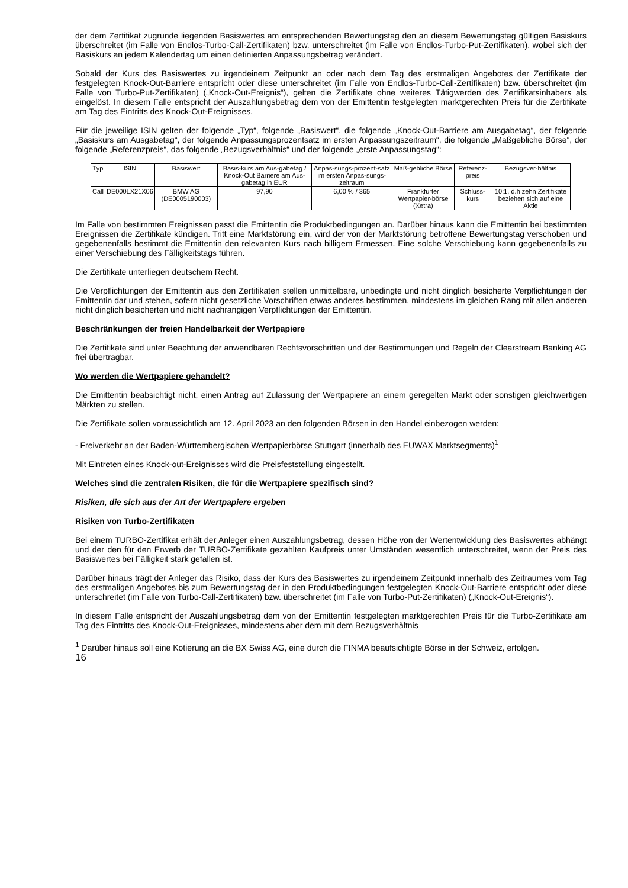der dem Zertifikat zugrunde liegenden Basiswertes am entsprechenden Bewertungstag den an diesem Bewertungstag gültigen Basiskurs überschreitet (im Falle von Endlos-Turbo-Call-Zertifikaten) bzw. unterschreitet (im Falle von Endlos-Turbo-Put-Zertifikaten), wobei sich der Basiskurs an jedem Kalendertag um einen definierten Anpassungsbetrag verändert.
Sobald der Kurs des Basiswertes zu irgendeinem Zeitpunkt an oder nach dem Tag des erstmaligen Angebotes der Zertifikate der festgelegten Knock-Out-Barriere entspricht oder diese unterschreitet (im Falle von Endlos-Turbo-Call-Zertifikaten) bzw. überschreitet (im Falle von Turbo-Put-Zertifikaten) („Knock-Out-Ereignis“), gelten die Zertifikate ohne weiteres Tätigwerden des Zertifikatsinhabers als eingelöst. In diesem Falle entspricht der Auszahlungsbetrag dem von der Emittentin festgelegten marktgerechten Preis für die Zertifikate am Tag des Eintritts des Knock-Out-Ereignisses.
Für die jeweilige ISIN gelten der folgende „Typ“, folgende „Basiswert“, die folgende „Knock-Out-Barriere am Ausgabetag“, der folgende „Basiskurs am Ausgabetag“, der folgende Anpassungsprozentsatz im ersten Anpassungszeitraum“, die folgende „Maßgebliche Börse“, der folgende „Referenzpreis“, das folgende „Bezugsverhältnis“ und der folgende „erste Anpassungstag“:
| Typ | ISIN | Basiswert | Basis-kurs am Aus-gabetag / Knock-Out Barriere am Aus-gabetag in EUR | Anpas-sungs-prozent-satz im ersten Anpas-sungs-zeitraum | Maß-gebliche Börse | Referenz-preis | Bezugsver-hältnis |
| Call | DE000LX21X06 | BMW AG (DE0005190003) | 97,90 | 6,00 % / 365 | Frankfurter Wertpapier-börse (Xetra) | Schluss-kurs | 10:1, d.h zehn Zertifikate beziehen sich auf eine Aktie |
Im Falle von bestimmten Ereignissen passt die Emittentin die Produktbedingungen an. Darüber hinaus kann die Emittentin bei bestimmten Ereignissen die Zertifikate kündigen. Tritt eine Marktstörung ein, wird der von der Marktstörung betroffene Bewertungstag verschoben und gegebenenfalls bestimmt die Emittentin den relevanten Kurs nach billigem Ermessen. Eine solche Verschiebung kann gegebenenfalls zu einer Verschiebung des Fälligkeitstags führen.
Die Zertifikate unterliegen deutschem Recht.
Die Verpflichtungen der Emittentin aus den Zertifikaten stellen unmittelbare, unbedingte und nicht dinglich besicherte Verpflichtungen der Emittentin dar und stehen, sofern nicht gesetzliche Vorschriften etwas anderes bestimmen, mindestens im gleichen Rang mit allen anderen nicht dinglich besicherten und nicht nachrangigen Verpflichtungen der Emittentin.
Beschränkungen der freien Handelbarkeit der Wertpapiere
Die Zertifikate sind unter Beachtung der anwendbaren Rechtsvorschriften und der Bestimmungen und Regeln der Clearstream Banking AG frei übertragbar.
Wo werden die Wertpapiere gehandelt?
Die Emittentin beabsichtigt nicht, einen Antrag auf Zulassung der Wertpapiere an einem geregelten Markt oder sonstigen gleichwertigen Märkten zu stellen.
Die Zertifikate sollen voraussichtlich am 12. April 2023 an den folgenden Börsen in den Handel einbezogen werden:
- Freiverkehr an der Baden-Württembergischen Wertpapierbörse Stuttgart (innerhalb des EUWAX Marktsegments)<sup>1</sup>
Mit Eintreten eines Knock-out-Ereignisses wird die Preisfeststellung eingestellt.
Welches sind die zentralen Risiken, die für die Wertpapiere spezifisch sind?
Risiken, die sich aus der Art der Wertpapiere ergeben
Risiken von Turbo-Zertifikaten
Bei einem TURBO-Zertifikat erhält der Anleger einen Auszahlungsbetrag, dessen Höhe von der Wertentwicklung des Basiswertes abhängt und der den für den Erwerb der TURBO-Zertifikate gezahlten Kaufpreis unter Umständen wesentlich unterschreitet, wenn der Preis des Basiswertes bei Fälligkeit stark gefallen ist.
Darüber hinaus trägt der Anleger das Risiko, dass der Kurs des Basiswertes zu irgendeinem Zeitpunkt innerhalb des Zeitraumes vom Tag des erstmaligen Angebotes bis zum Bewertungstag der in den Produktbedingungen festgelegten Knock-Out-Barriere entspricht oder diese unterschreitet (im Falle von Turbo-Call-Zertifikaten) bzw. überschreitet (im Falle von Turbo-Put-Zertifikaten) („Knock-Out-Ereignis“).
In diesem Falle entspricht der Auszahlungsbetrag dem von der Emittentin festgelegten marktgerechten Preis für die Turbo-Zertifikate am Tag des Eintritts des Knock-Out-Ereignisses, mindestens aber dem mit dem Bezugsverhältnis
<sup>1</sup> Darüber hinaus soll eine Kotierung an die BX Swiss AG, eine durch die FINMA beaufsichtigte Börse in der Schweiz, erfolgen.
16